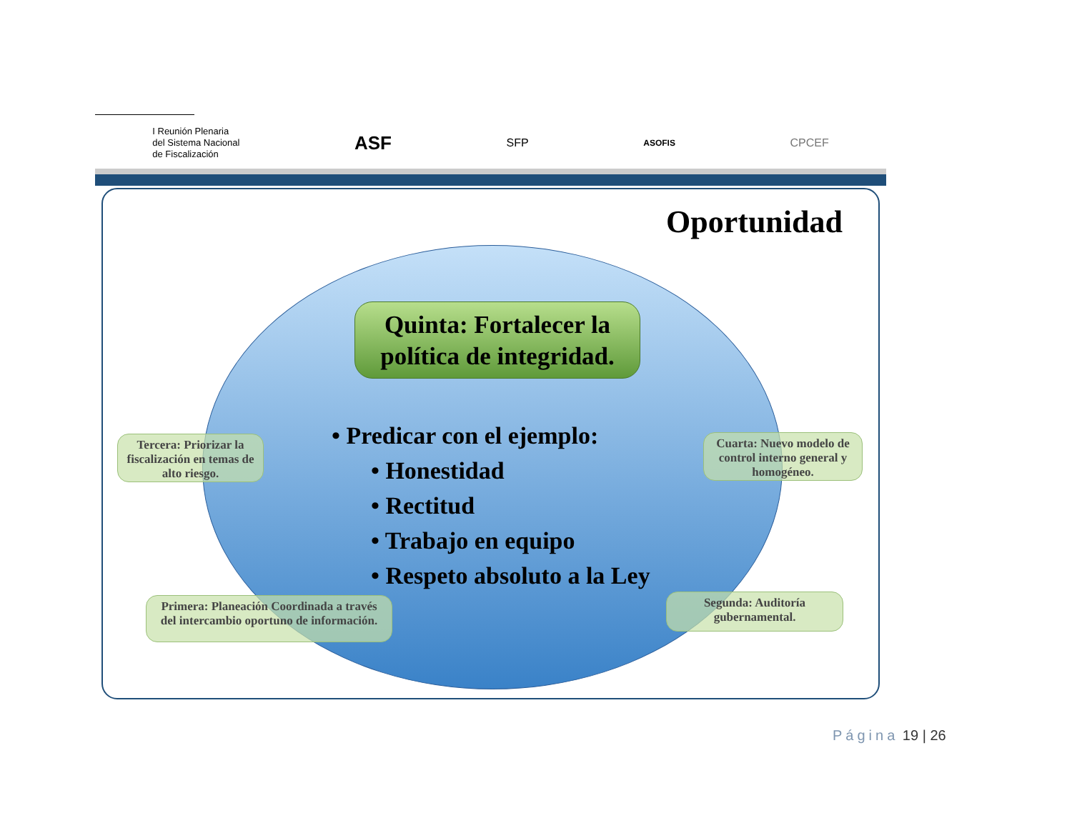I Reunión Plenaria
del Sistema Nacional
de Fiscalización
ASF
SFP
ASOFIS
CPCEF
Oportunidad
Quinta: Fortalecer la política de integridad.
• Predicar con el ejemplo:
• Honestidad
• Rectitud
• Trabajo en equipo
• Respeto absoluto a la Ley
Tercera: Priorizar la fiscalización en temas de alto riesgo.
Cuarta: Nuevo modelo de control interno general y homogéneo.
Primera: Planeación Coordinada a través del intercambio oportuno de información.
Segunda: Auditoría gubernamental.
Página 19 | 26